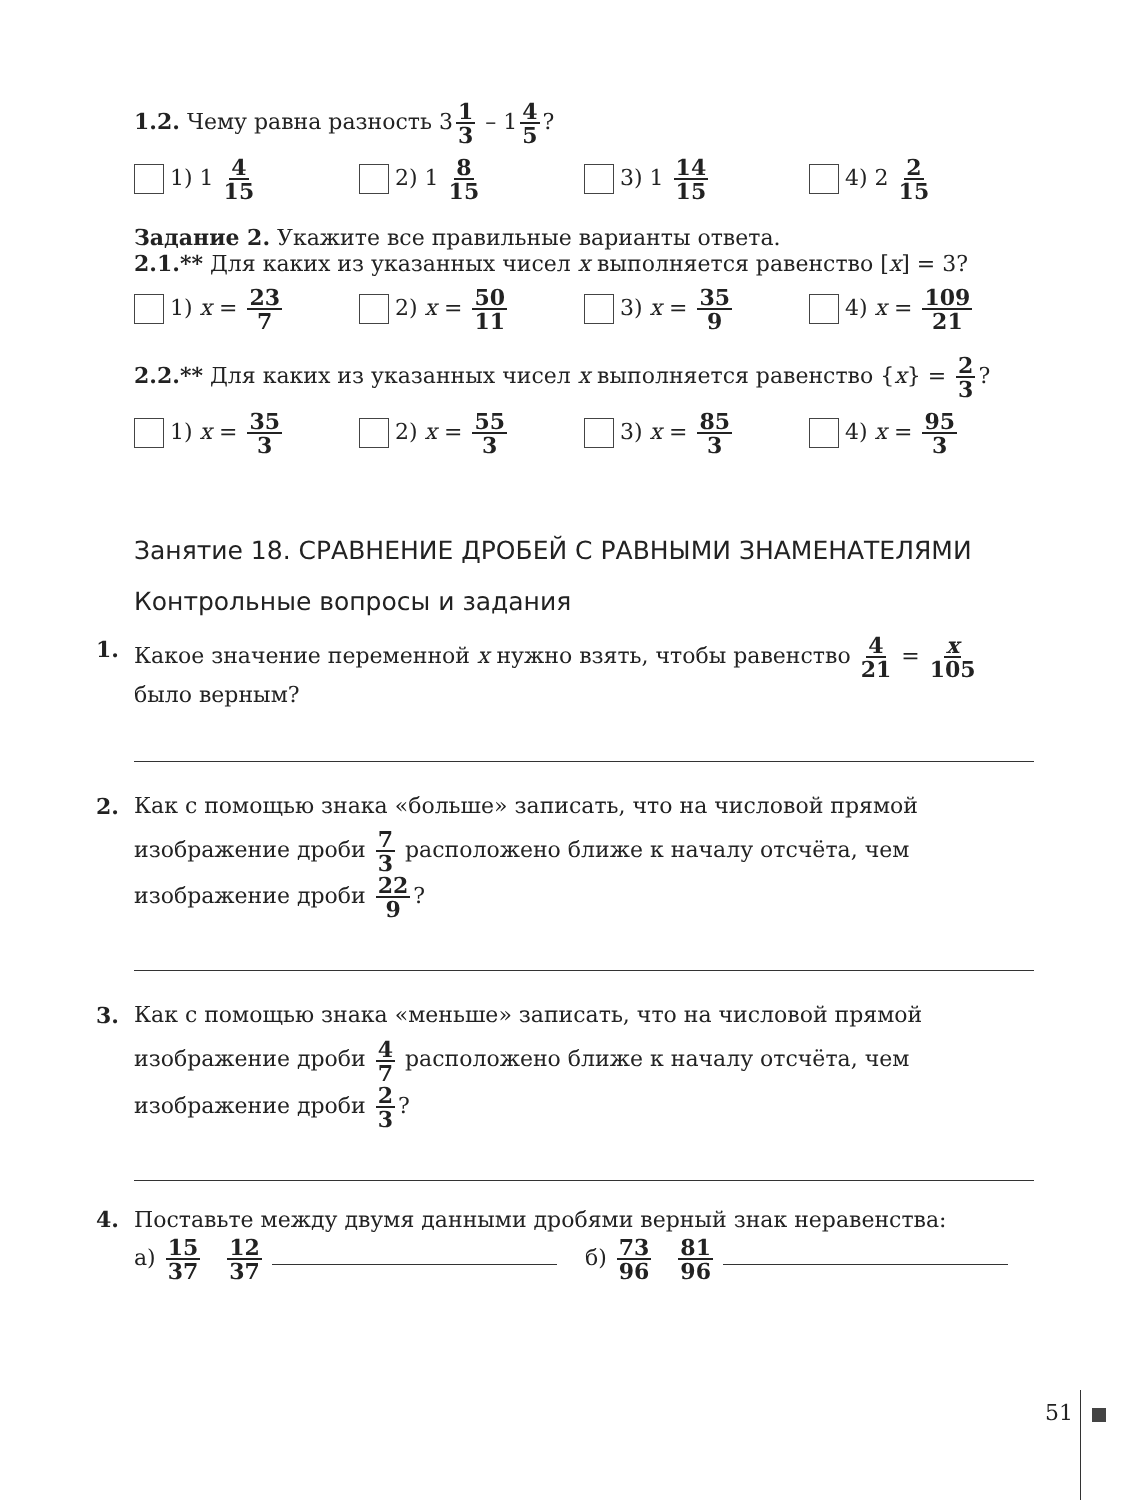1.2. Чему равна разность 3 1 3 – 1 4 5?
1) 1 4 15
2) 1 8 15
3) 1 14 15
4) 2 2 15
Задание 2. Укажите все правильные варианты ответа.
2.1.** Для каких из указанных чисел x выполняется равенство [x] = 3?
1) x = 23 7
2) x = 50 11
3) x = 35 9
4) x = 109 21
2.2.** Для каких из указанных чисел x выполняется равенство {x} = 2 3?
1) x = 35 3
2) x = 55 3
3) x = 85 3
4) x = 95 3
Занятие 18. СРАВНЕНИЕ ДРОБЕЙ С РАВНЫМИ ЗНАМЕНАТЕЛЯМИ
Контрольные вопросы и задания
1. Какое значение переменной x нужно взять, чтобы равенство 4 21 = x 105 было верным?
2. Как с помощью знака «больше» записать, что на числовой прямой изображение дроби 7 3 расположено ближе к началу отсчёта, чем изображение дроби 22 9?
3. Как с помощью знака «меньше» записать, что на числовой прямой изображение дроби 4 7 расположено ближе к началу отсчёта, чем изображение дроби 2 3?
4. Поставьте между двумя данными дробями верный знак неравенства:
а) 15 37 12 37 б) 73 96 81 96
51